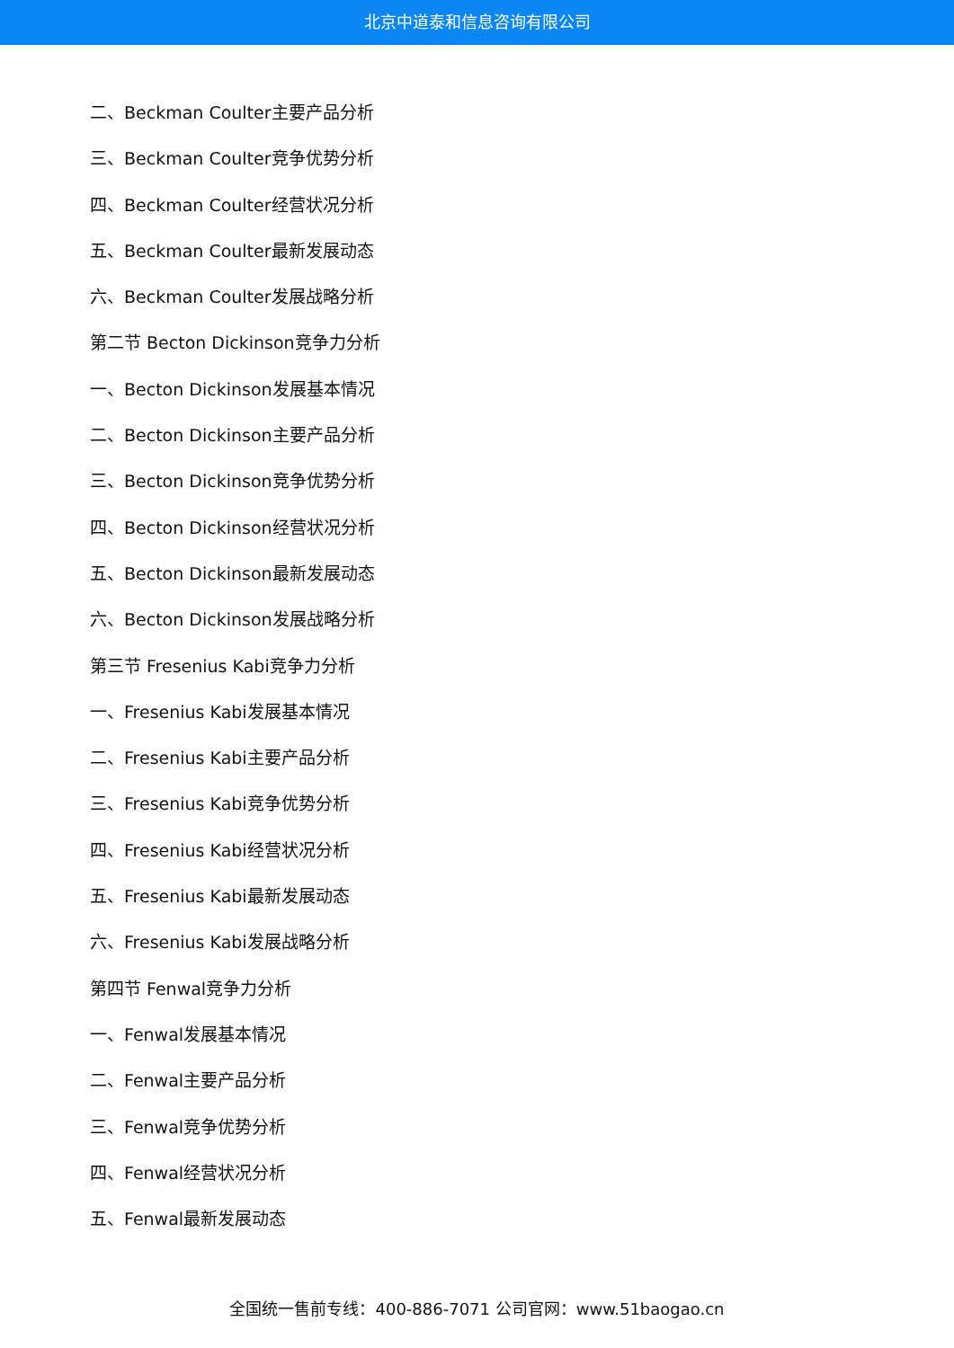北京中道泰和信息咨询有限公司
二、Beckman Coulter主要产品分析
三、Beckman Coulter竞争优势分析
四、Beckman Coulter经营状况分析
五、Beckman Coulter最新发展动态
六、Beckman Coulter发展战略分析
第二节 Becton Dickinson竞争力分析
一、Becton Dickinson发展基本情况
二、Becton Dickinson主要产品分析
三、Becton Dickinson竞争优势分析
四、Becton Dickinson经营状况分析
五、Becton Dickinson最新发展动态
六、Becton Dickinson发展战略分析
第三节 Fresenius Kabi竞争力分析
一、Fresenius Kabi发展基本情况
二、Fresenius Kabi主要产品分析
三、Fresenius Kabi竞争优势分析
四、Fresenius Kabi经营状况分析
五、Fresenius Kabi最新发展动态
六、Fresenius Kabi发展战略分析
第四节 Fenwal竞争力分析
一、Fenwal发展基本情况
二、Fenwal主要产品分析
三、Fenwal竞争优势分析
四、Fenwal经营状况分析
五、Fenwal最新发展动态
全国统一售前专线：400-886-7071 公司官网：www.51baogao.cn